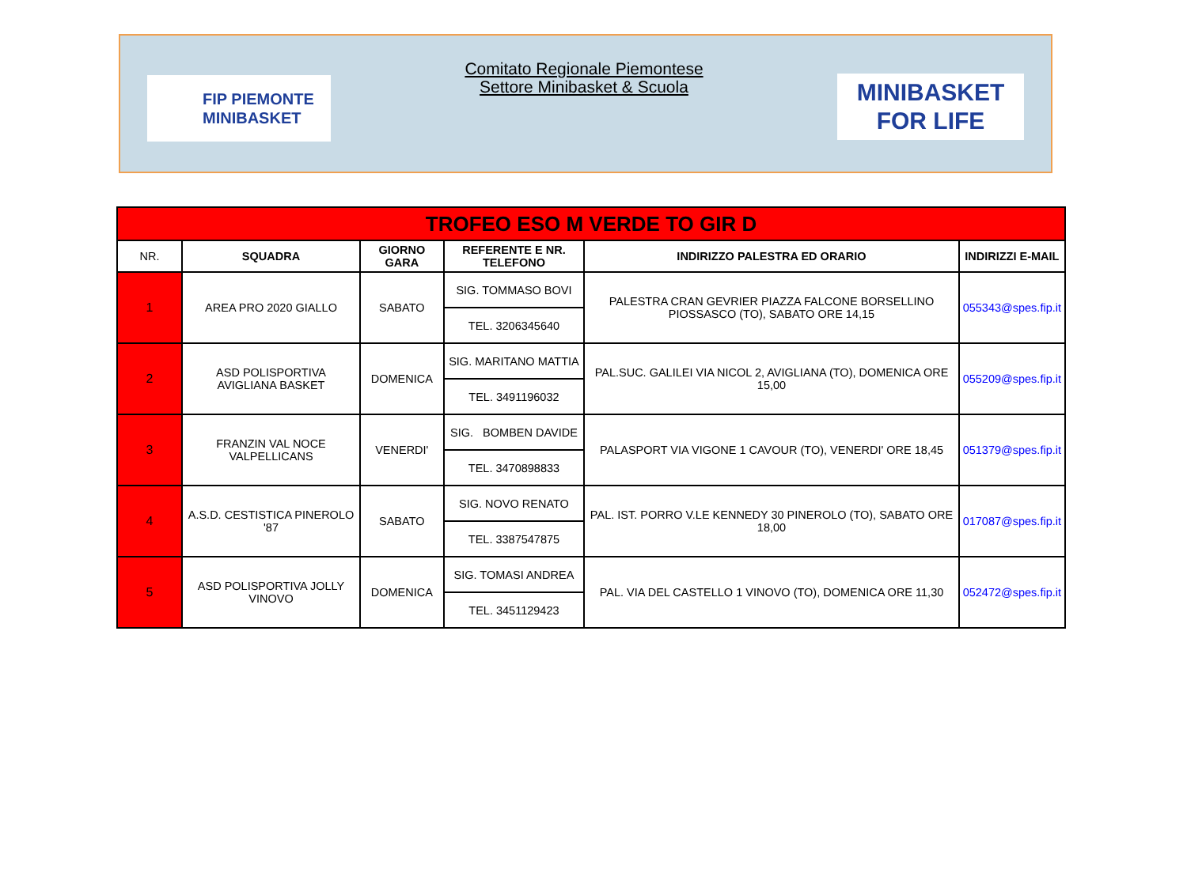FIP PIEMONTE
MINIBASKET
Comitato Regionale Piemontese
Settore Minibasket & Scuola
MINIBASKET
FOR LIFE
| TROFEO ESO M VERDE TO GIR D | | | | | |
| NR. | SQUADRA | GIORNO GARA | REFERENTE E NR. TELEFONO | INDIRIZZO PALESTRA ED ORARIO | INDIRIZZI E-MAIL |
| 1 | AREA PRO 2020 GIALLO | SABATO | SIG. TOMMASO BOVI | PALESTRA CRAN GEVRIER PIAZZA FALCONE BORSELLINO PIOSSASCO (TO), SABATO ORE 14,15 | 055343@spes.fip.it |
| | | | TEL. 3206345640 | | |
| 2 | ASD POLISPORTIVA AVIGLIANA BASKET | DOMENICA | SIG. MARITANO MATTIA | PAL.SUC. GALILEI VIA NICOL 2, AVIGLIANA (TO), DOMENICA ORE 15,00 | 055209@spes.fip.it |
| | | | TEL. 3491196032 | | |
| 3 | FRANZIN VAL NOCE VALPELLICANS | VENERDI' | SIG. BOMBEN DAVIDE | PALASPORT VIA VIGONE 1 CAVOUR (TO), VENERDI' ORE 18,45 | 051379@spes.fip.it |
| | | | TEL. 3470898833 | | |
| 4 | A.S.D. CESTISTICA PINEROLO '87 | SABATO | SIG. NOVO RENATO | PAL. IST. PORRO V.LE KENNEDY 30 PINEROLO (TO), SABATO ORE 18,00 | 017087@spes.fip.it |
| | | | TEL. 3387547875 | | |
| 5 | ASD POLISPORTIVA JOLLY VINOVO | DOMENICA | SIG. TOMASI ANDREA | PAL. VIA DEL CASTELLO 1 VINOVO (TO), DOMENICA ORE 11,30 | 052472@spes.fip.it |
| | | | TEL. 3451129423 | | |